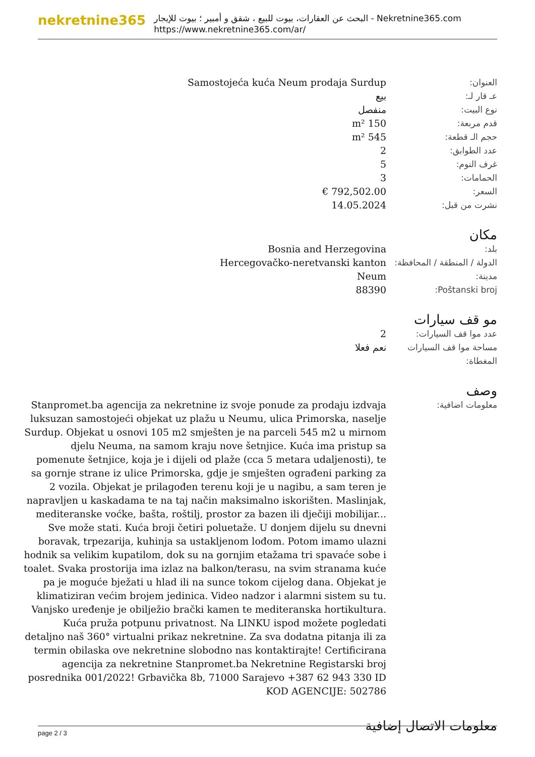nekretnine365
البحث عن العقارات، بيوت للبيع ، شقق و أمبير ؛ بيوت للإيجار - Nekretnine365.com
https://www.nekretnine365.com/ar/
| العنوان: | Samostojeća kuća Neum prodaja Surdup |
| عـ قار لـ: | بيع |
| نوع البيت: | منفصل |
| قدم مربعة: | 150 m² |
| حجم الـ قطعة: | 545 m² |
| عدد الطوابق: | 2 |
| غرف النوم: | 5 |
| الحمامات: | 3 |
| السعر: | 792,502.00 € |
| نشرت من قبل: | 14.05.2024 |
مكان
| بلد: | Bosnia and Herzegovina |
| الدولة / المنطقة / المحافظة: | Hercegovačko-neretvanski kanton |
| مدينة: | Neum |
| Poštanski broj: | 88390 |
مو قف سيارات
| عدد موا قف السيارات: | 2 |
| مساحة موا قف السيارات المغطاة: | نعم فعلا |
وصف
| معلومات اضافية: | Stanpromet.ba agencija za nekretnine iz svoje ponude za prodaju izdvaja luksuzan samostojeći objekat uz plažu u Neumu, ulica Primorska, naselje Surdup. Objekat u osnovi 105 m2 smješten je na parceli 545 m2 u mirnom djelu Neuma, na samom kraju nove šetnjice. Kuća ima pristup sa pomenute šetnjice, koja je i dijeli od plaže (cca 5 metara udaljenosti), te sa gornje strane iz ulice Primorska, gdje je smješten ograđeni parking za 2 vozila. Objekat je prilagođen terenu koji je u nagibu, a sam teren je napravljen u kaskadama te na taj način maksimalno iskorišten. Maslinjak, mediteranske voćke, bašta, roštilj, prostor za bazen ili dječiji mobilijar... Sve može stati. Kuća broji četiri poluetaže. U donjem dijelu su dnevni boravak, trpezarija, kuhinja sa ustakljenom lođom. Potom imamo ulazni hodnik sa velikim kupatilom, dok su na gornjim etažama tri spavaće sobe i toalet. Svaka prostorija ima izlaz na balkon/terasu, na svim stranama kuće pa je moguće bježati u hlad ili na sunce tokom cijelog dana. Objekat je klimatiziran većim brojem jedinica. Video nadzor i alarmni sistem su tu. Vanjsko uređenje je obilježio brački kamen te mediteranska hortikultura. Kuća pruža potpunu privatnost. Na LINKU ispod možete pogledati detaljno naš 360° virtualni prikaz nekretnine. Za sva dodatna pitanja ili za termin obilaska ove nekretnine slobodno nas kontaktirajte! Certificirana agencija za nekretnine Stanpromet.ba Nekretnine Registarski broj posrednika 001/2022! Grbavička 8b, 71000 Sarajevo +387 62 943 330 ID KOD AGENCIJE: 502786 |
معلومات الاتصال إضافية
page 2 / 3